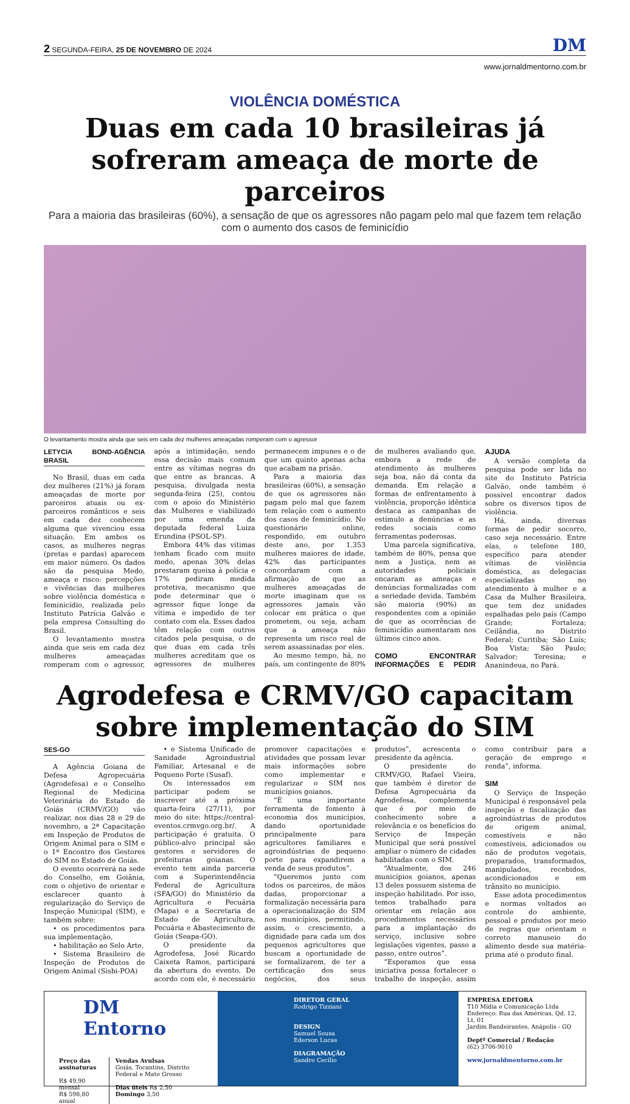2 SEGUNDA-FEIRA, 25 DE NOVEMBRO DE 2024 DM
www.jornaldmentorno.com.br
VIOLÊNCIA DOMÉSTICA
Duas em cada 10 brasileiras já sofreram ameaça de morte de parceiros
Para a maioria das brasileiras (60%), a sensação de que os agressores não pagam pelo mal que fazem tem relação com o aumento dos casos de feminicídio
O levantamento mostra ainda que seis em cada dez mulheres ameaçadas romperam com o agressor
LETYCIA BOND-AGÊNCIA BRASIL
No Brasil, duas em cada dez mulheres (21%) já foram ameaçadas de morte por parceiros atuais ou ex-parceiros românticos e seis em cada dez conhecem alguma que vivenciou essa situação. Em ambos os casos, as mulheres negras (pretas e pardas) aparecem em maior número. Os dados são da pesquisa Medo, ameaça e risco: percepções e vivências das mulheres sobre violência doméstica e feminicídio, realizada pelo Instituto Patrícia Galvão e pela empresa Consulting do Brasil.
O levantamento mostra ainda que seis em cada dez mulheres ameaçadas romperam com o agressor, após a intimidação, sendo essa decisão mais comum entre as vítimas negras do que entre as brancas. A pesquisa, divulgada nesta segunda-feira (25), contou com o apoio do Ministério das Mulheres e viabilizado por uma emenda da deputada federal Luiza Erundina (PSOL-SP).
Embora 44% das vítimas tenham ficado com muito medo, apenas 30% delas prestaram queixa à polícia e 17% pediram medida protetiva, mecanismo que pode determinar que o agressor fique longe da vítima e impedido de ter contato com ela. Esses dados têm relação com outros citados pela pesquisa, o de que duas em cada três mulheres acreditam que os agressores de mulheres permanecem impunes e o de que um quinto apenas acha que acabam na prisão.
Para a maioria das brasileiras (60%), a sensação de que os agressores não pagam pelo mal que fazem tem relação com o aumento dos casos de feminicídio. No questionário online, respondido, em outubro deste ano, por 1.353 mulheres maiores de idade, 42% das participantes concordaram com a afirmação de que as mulheres ameaçadas de morte imaginam que os agressores jamais vão colocar em prática o que prometem, ou seja, acham que a ameaça não representa um risco real de serem assassinadas por eles.
Ao mesmo tempo, há, no país, um contingente de 80% de mulheres avaliando que, embora a rede de atendimento às mulheres seja boa, não dá conta da demanda. Em relação a formas de enfrentamento à violência, proporção idêntica destaca as campanhas de estímulo a denúncias e as redes sociais como ferramentas poderosas.
Uma parcela significativa, também de 80%, pensa que nem a Justiça, nem as autoridades policiais encaram as ameaças e denúncias formalizadas com a seriedade devida. Também são maioria (90%) as respondentes com a opinião de que as ocorrências de feminicídio aumentaram nos últimos cinco anos.
COMO ENCONTRAR INFORMAÇÕES E PEDIR AJUDA
A versão completa da pesquisa pode ser lida no site do Instituto Patrícia Galvão, onde também é possível encontrar dados sobre os diversos tipos de violência.
Há, ainda, diversas formas de pedir socorro, caso seja necessário. Entre elas, o telefone 180, específico para atender vítimas de violência doméstica, as delegacias especializadas no atendimento à mulher e a Casa da Mulher Brasileira, que tem dez unidades espalhadas pelo país (Campo Grande; Fortaleza; Ceilândia, no Distrito Federal; Curitiba; São Luís; Boa Vista; São Paulo; Salvador; Teresina; e Ananindeua, no Pará.
Agrodefesa e CRMV/GO capacitam sobre implementação do SIM
SES-GO
A Agência Goiana de Defesa Agropecuária (Agrodefesa) e o Conselho Regional de Medicina Veterinária do Estado de Goiás (CRMV/GO) vão realizar, nos dias 28 e 29 de novembro, a 2ª Capacitação em Inspeção de Produtos de Origem Animal para o SIM e o 1º Encontro dos Gestores do SIM no Estado de Goiás.
O evento ocorrerá na sede do Conselho, em Goiânia, com o objetivo de orientar e esclarecer quanto à regularização do Serviço de Inspeção Municipal (SIM), e também sobre:
• os procedimentos para sua implementação,
• habilitação ao Selo Arte,
• Sistema Brasileiro de Inspeção de Produtos de Origem Animal (Sisbi-POA)
• e Sistema Unificado de Sanidade Agroindustrial Familiar, Artesanal e de Pequeno Porte (Susaf).
Os interessados em participar podem se inscrever até a próxima quarta-feira (27/11), por meio do site: https://central-eventos.crmvgo.org.br/. A participação é gratuita. O público-alvo principal são gestores e servidores de prefeituras goianas. O evento tem ainda parceria com a Superintendência Federal de Agricultura (SFA/GO) do Ministério da Agricultura e Pecuária (Mapa) e a Secretaria de Estado de Agricultura, Pecuária e Abastecimento de Goiás (Seapa-GO).
O presidente da Agrodefesa, José Ricardo Caixeta Ramos, participará da abertura do evento. De acordo com ele, é necessário promover capacitações e atividades que possam levar mais informações sobre como implementar e regularizar o SIM nos municípios goianos.
“É uma importante ferramenta de fomento à economia dos municípios, dando oportunidade principalmente para agricultores familiares e agroindústrias de pequeno porte para expandirem a venda de seus produtos”.
“Queremos junto com todos os parceiros, de mãos dadas, proporcionar a formalização necessária para a operacionalização do SIM nos municípios, permitindo, assim, o crescimento, a dignidade para cada um dos pequenos agricultores que buscam a oportunidade de se formalizarem, de ter a certificação dos seus negócios, dos seus produtos”, acrescenta o presidente da agência.
O presidente do CRMV/GO, Rafael Vieira, que também é diretor de Defesa Agropecuária da Agrodefesa, complementa que é por meio de conhecimento sobre a relevância e os benefícios do Serviço de Inspeção Municipal que será possível ampliar o número de cidades habilitadas com o SIM.
“Atualmente, dos 246 municípios goianos, apenas 13 deles possuem sistema de inspeção habilitado. Por isso, temos trabalhado para orientar em relação aos procedimentos necessários para a implantação do serviço, inclusive sobre legislações vigentes, passo a passo, entre outros”.
“Esperamos que essa iniciativa possa fortalecer o trabalho de inspeção, assim como contribuir para a geração de emprego e renda”, informa.
SIM
O Serviço de Inspeção Municipal é responsável pela inspeção e fiscalização das agroindústrias de produtos de origem animal, comestíveis e não comestíveis, adicionados ou não de produtos vegetais, preparados, transformados, manipulados, recebidos, acondicionados e em trânsito no município.
Esse adota procedimentos e normas voltados ao controle do ambiente, pessoal e produtos por meio de regras que orientam o correto manuseio do alimento desde sua matéria-prima até o produto final.
DM Entorno
Preço das assinaturas
R$ 49,90 mensal
R$ 598,80 anual
Vendas Avulsas
Goiás, Tocantins, Distrito Federal e Mato Grosso
Dias úteis R$ 2,50 Domingo 3,50
DIRETOR GERAL
Rodrigo Tizziani
DESIGN
Samuel Sousa
Ederson Lucas
DIAGRAMAÇÃO
Sandro Cecílio
EMPRESA EDITORA
T10 Mídia e Comunicação Ltda
Endereço: Rua das Américas, Qd. 12, Lt. 01
Jardim Bandeirantes, Anápolis - GO
Deptº Comercial / Redação
(62) 3706-9010
www.jornaldmentorno.com.br